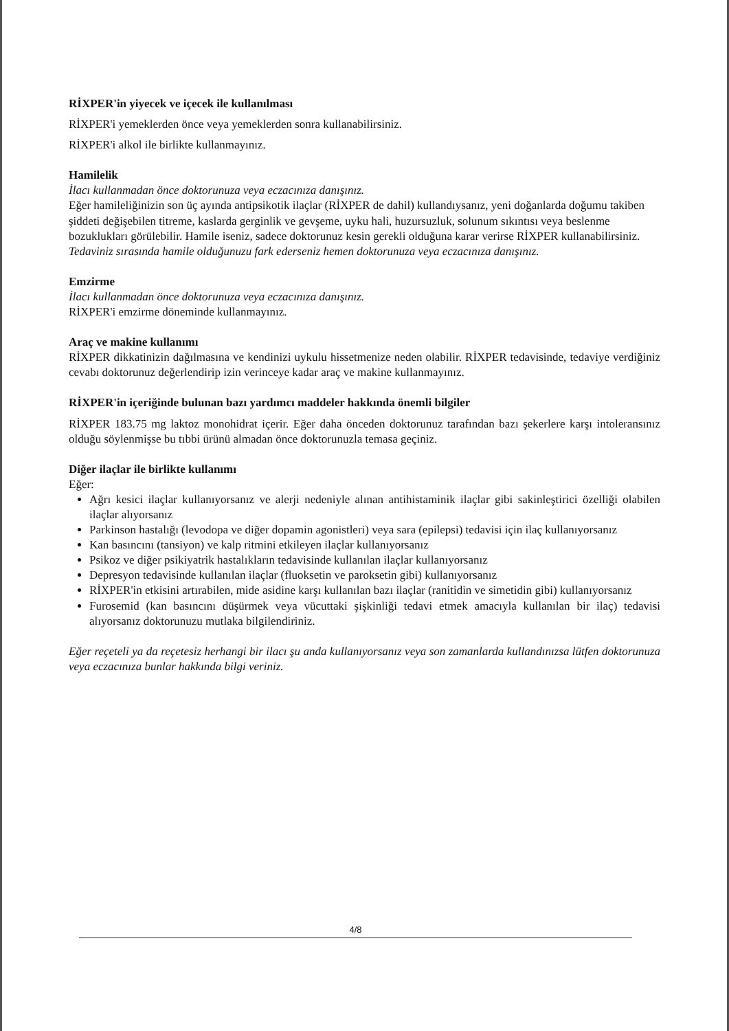RİXPER'in yiyecek ve içecek ile kullanılması
RİXPER'i yemeklerden önce veya yemeklerden sonra kullanabilirsiniz.
RİXPER'i alkol ile birlikte kullanmayınız.
Hamilelik
İlacı kullanmadan önce doktorunuza veya eczacınıza danışınız.
Eğer hamileliğinizin son üç ayında antipsikotik ilaçlar (RİXPER de dahil) kullandıysanız, yeni doğanlarda doğumu takiben şiddeti değişebilen titreme, kaslarda gerginlik ve gevşeme, uyku hali, huzursuzluk, solunum sıkıntısı veya beslenme bozuklukları görülebilir. Hamile iseniz, sadece doktorunuz kesin gerekli olduğuna karar verirse RİXPER kullanabilirsiniz.
Tedaviniz sırasında hamile olduğunuzu fark ederseniz hemen doktorunuza veya eczacınıza danışınız.
Emzirme
İlacı kullanmadan önce doktorunuza veya eczacınıza danışınız.
RİXPER'i emzirme döneminde kullanmayınız.
Araç ve makine kullanımı
RİXPER dikkatinizin dağılmasına ve kendinizi uykulu hissetmenize neden olabilir. RİXPER tedavisinde, tedaviye verdiğiniz cevabı doktorunuz değerlendirip izin verinceye kadar araç ve makine kullanmayınız.
RİXPER'in içeriğinde bulunan bazı yardımcı maddeler hakkında önemli bilgiler
RİXPER 183.75 mg laktoz monohidrat içerir. Eğer daha önceden doktorunuz tarafından bazı şekerlere karşı intoleransınız olduğu söylenmişse bu tıbbi ürünü almadan önce doktorunuzla temasa geçiniz.
Diğer ilaçlar ile birlikte kullanımı
Eğer:
Ağrı kesici ilaçlar kullanıyorsanız ve alerji nedeniyle alınan antihistaminik ilaçlar gibi sakinleştirici özelliği olabilen ilaçlar alıyorsanız
Parkinson hastalığı (levodopa ve diğer dopamin agonistleri) veya sara (epilepsi) tedavisi için ilaç kullanıyorsanız
Kan basıncını (tansiyon) ve kalp ritmini etkileyen ilaçlar kullanıyorsanız
Psikoz ve diğer psikiyatrik hastalıkların tedavisinde kullanılan ilaçlar kullanıyorsanız
Depresyon tedavisinde kullanılan ilaçlar (fluoksetin ve paroksetin gibi) kullanıyorsanız
RİXPER'in etkisini artırabilen, mide asidine karşı kullanılan bazı ilaçlar (ranitidin ve simetidin gibi) kullanıyorsanız
Furosemid (kan basıncını düşürmek veya vücuttaki şişkinliği tedavi etmek amacıyla kullanılan bir ilaç) tedavisi alıyorsanız doktorunuzu mutlaka bilgilendiriniz.
Eğer reçeteli ya da reçetesiz herhangi bir ilacı şu anda kullanıyorsanız veya son zamanlarda kullandınızsa lütfen doktorunuza veya eczacınıza bunlar hakkında bilgi veriniz.
4/8